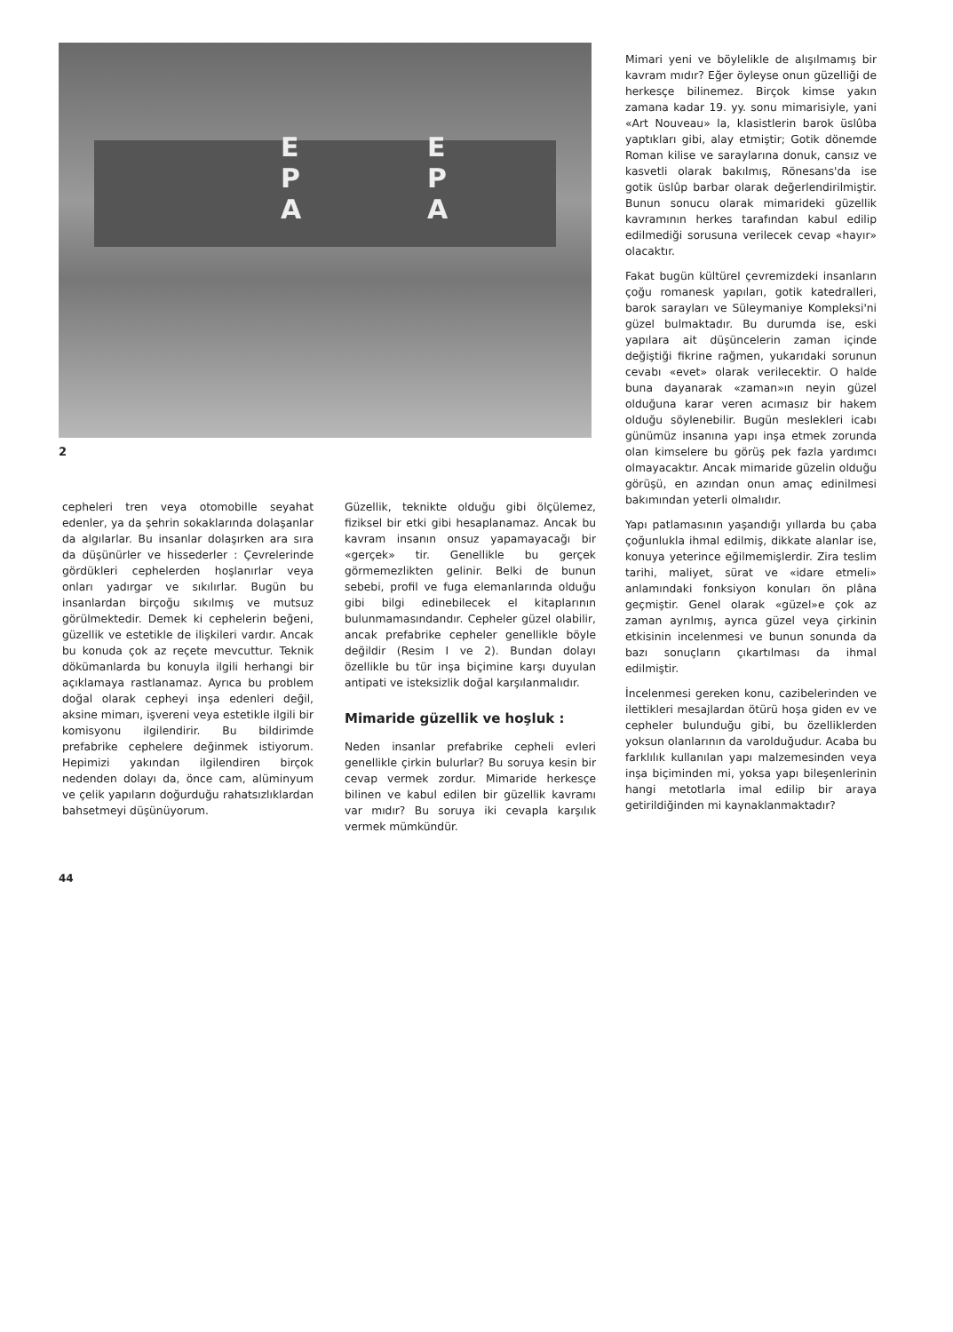E
P
A
E
P
A
2
cepheleri tren veya otomobille seyahat edenler, ya da şehrin sokaklarında dolaşanlar da algılarlar. Bu insanlar dolaşırken ara sıra da düşünürler ve hissederler : Çevrelerinde gördükleri cephelerden hoşlanırlar veya onları yadırgar ve sıkılırlar. Bugün bu insanlardan birçoğu sıkılmış ve mutsuz görülmektedir. Demek ki cephelerin beğeni, güzellik ve estetikle de ilişkileri vardır. Ancak bu konuda çok az reçete mevcuttur. Teknik dökümanlarda bu konuyla ilgili herhangi bir açıklamaya rastlanamaz. Ayrıca bu problem doğal olarak cepheyi inşa edenleri değil, aksine mimarı, işvereni veya estetikle ilgili bir komisyonu ilgilendirir. Bu bildirimde prefabrike cephelere değinmek istiyorum. Hepimizi yakından ilgilendiren birçok nedenden dolayı da, önce cam, alüminyum ve çelik yapıların doğurduğu rahatsızlıklardan bahsetmeyi düşünüyorum.
Güzellik, teknikte olduğu gibi ölçülemez, fiziksel bir etki gibi hesaplanamaz. Ancak bu kavram insanın onsuz yapamayacağı bir «gerçek» tir. Genellikle bu gerçek görmemezlikten gelinir. Belki de bunun sebebi, profil ve fuga elemanlarında olduğu gibi bilgi edinebilecek el kitaplarının bulunmamasındandır. Cepheler güzel olabilir, ancak prefabrike cepheler genellikle böyle değildir (Resim I ve 2). Bundan dolayı özellikle bu tür inşa biçimine karşı duyulan antipati ve isteksizlik doğal karşılanmalıdır.
Mimaride güzellik ve hoşluk :
Neden insanlar prefabrike cepheli evleri genellikle çirkin bulurlar? Bu soruya kesin bir cevap vermek zordur. Mimaride herkesçe bilinen ve kabul edilen bir güzellik kavramı var mıdır? Bu soruya iki cevapla karşılık vermek mümkündür.
Mimari yeni ve böylelikle de alışılmamış bir kavram mıdır? Eğer öyleyse onun güzelliği de herkesçe bilinemez. Birçok kimse yakın zamana kadar 19. yy. sonu mimarisiyle, yani «Art Nouveau» la, klasistlerin barok üslûba yaptıkları gibi, alay etmiştir; Gotik dönemde Roman kilise ve saraylarına donuk, cansız ve kasvetli olarak bakılmış, Rönesans'da ise gotik üslûp barbar olarak değerlendirilmiştir. Bunun sonucu olarak mimarideki güzellik kavramının herkes tarafından kabul edilip edilmediği sorusuna verilecek cevap «hayır» olacaktır.
Fakat bugün kültürel çevremizdeki insanların çoğu romanesk yapıları, gotik katedralleri, barok sarayları ve Süleymaniye Kompleksi'ni güzel bulmaktadır. Bu durumda ise, eski yapılara ait düşüncelerin zaman içinde değiştiği fikrine rağmen, yukarıdaki sorunun cevabı «evet» olarak verilecektir. O halde buna dayanarak «zaman»ın neyin güzel olduğuna karar veren acımasız bir hakem olduğu söylenebilir. Bugün meslekleri icabı günümüz insanına yapı inşa etmek zorunda olan kimselere bu görüş pek fazla yardımcı olmayacaktır. Ancak mimaride güzelin olduğu görüşü, en azından onun amaç edinilmesi bakımından yeterli olmalıdır.
Yapı patlamasının yaşandığı yıllarda bu çaba çoğunlukla ihmal edilmiş, dikkate alanlar ise, konuya yeterince eğilmemişlerdir. Zira teslim tarihi, maliyet, sürat ve «idare etmeli» anlamındaki fonksiyon konuları ön plâna geçmiştir. Genel olarak «güzel»e çok az zaman ayrılmış, ayrıca güzel veya çirkinin etkisinin incelenmesi ve bunun sonunda da bazı sonuçların çıkartılması da ihmal edilmiştir.
İncelenmesi gereken konu, cazibelerinden ve ilettikleri mesajlardan ötürü hoşa giden ev ve cepheler bulunduğu gibi, bu özelliklerden yoksun olanlarının da varolduğudur. Acaba bu farklılık kullanılan yapı malzemesinden veya inşa biçiminden mi, yoksa yapı bileşenlerinin hangi metotlarla imal edilip bir araya getirildiğinden mi kaynaklanmaktadır?
44